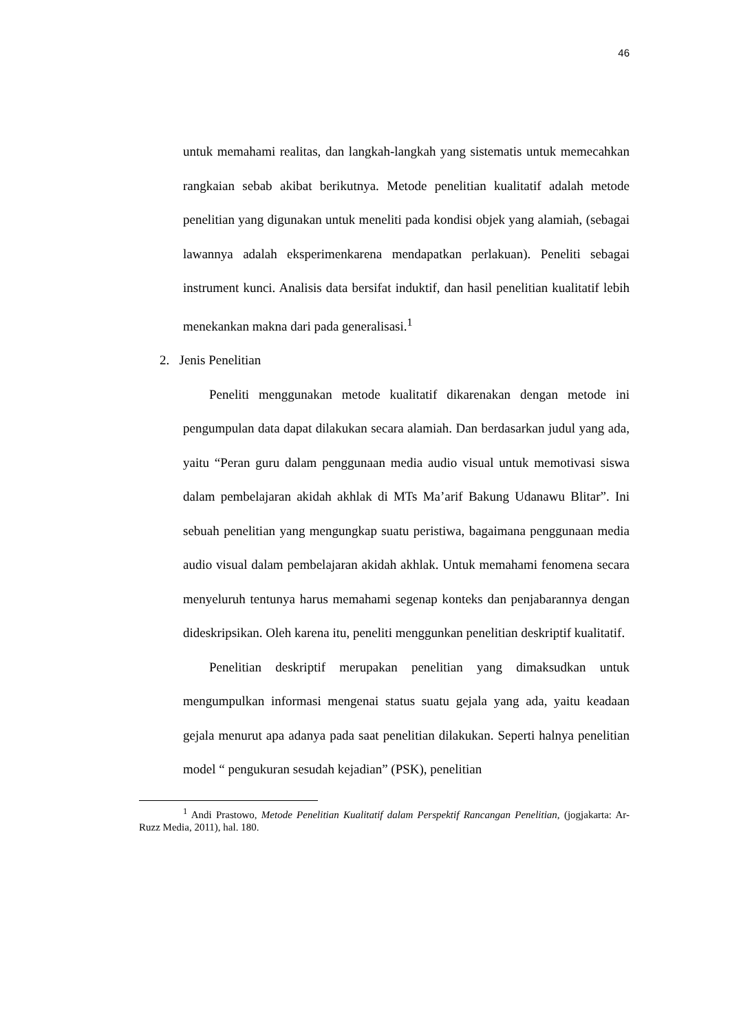46
untuk memahami realitas, dan langkah-langkah yang sistematis untuk memecahkan rangkaian sebab akibat berikutnya. Metode penelitian kualitatif adalah metode penelitian yang digunakan untuk meneliti pada kondisi objek yang alamiah, (sebagai lawannya adalah eksperimenkarena mendapatkan perlakuan). Peneliti sebagai instrument kunci. Analisis data bersifat induktif, dan hasil penelitian kualitatif lebih menekankan makna dari pada generalisasi.<sup>1</sup>
2. Jenis Penelitian
Peneliti menggunakan metode kualitatif dikarenakan dengan metode ini pengumpulan data dapat dilakukan secara alamiah. Dan berdasarkan judul yang ada, yaitu “Peran guru dalam penggunaan media audio visual untuk memotivasi siswa dalam pembelajaran akidah akhlak di MTs Ma’arif Bakung Udanawu Blitar”. Ini sebuah penelitian yang mengungkap suatu peristiwa, bagaimana penggunaan media audio visual dalam pembelajaran akidah akhlak. Untuk memahami fenomena secara menyeluruh tentunya harus memahami segenap konteks dan penjabarannya dengan dideskripsikan. Oleh karena itu, peneliti menggunkan penelitian deskriptif kualitatif.
Penelitian deskriptif merupakan penelitian yang dimaksudkan untuk mengumpulkan informasi mengenai status suatu gejala yang ada, yaitu keadaan gejala menurut apa adanya pada saat penelitian dilakukan. Seperti halnya penelitian model “ pengukuran sesudah kejadian” (PSK), penelitian
<sup>1</sup> Andi Prastowo, Metode Penelitian Kualitatif dalam Perspektif Rancangan Penelitian, (jogjakarta: Ar-Ruzz Media, 2011), hal. 180.